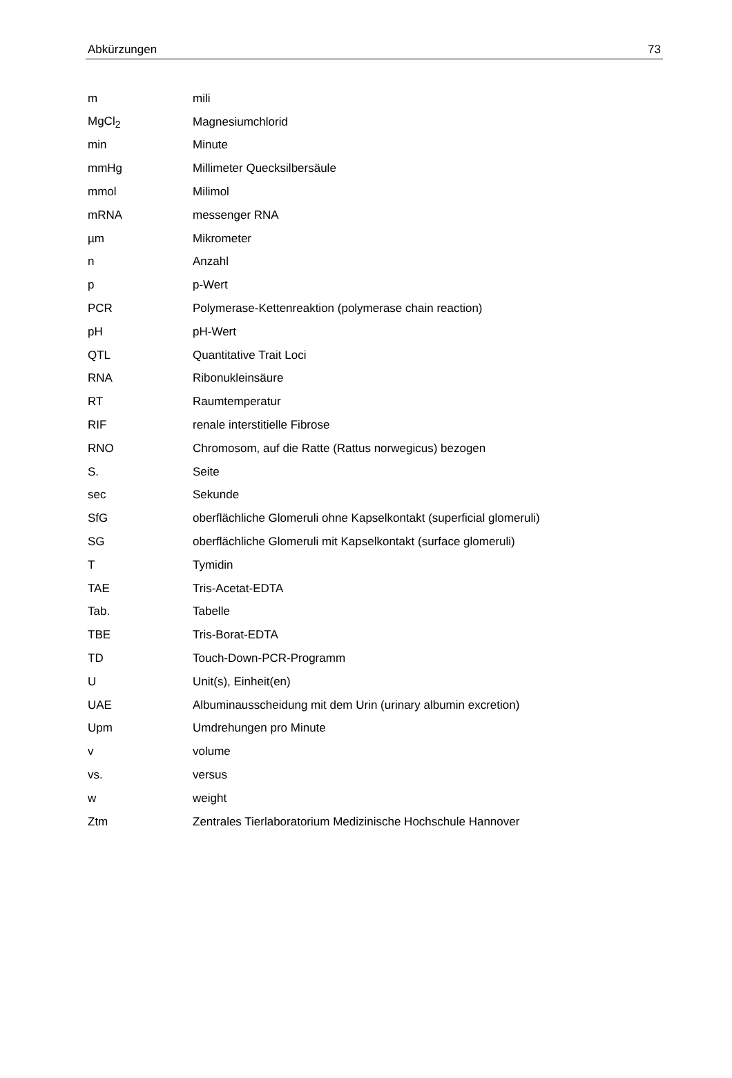Abkürzungen 73
| m | mili |
| MgCl<sub>2</sub> | Magnesiumchlorid |
| min | Minute |
| mmHg | Millimeter Quecksilbersäule |
| mmol | Milimol |
| mRNA | messenger RNA |
| µm | Mikrometer |
| n | Anzahl |
| p | p-Wert |
| PCR | Polymerase-Kettenreaktion (polymerase chain reaction) |
| pH | pH-Wert |
| QTL | Quantitative Trait Loci |
| RNA | Ribonukleinsäure |
| RT | Raumtemperatur |
| RIF | renale interstitielle Fibrose |
| RNO | Chromosom, auf die Ratte (Rattus norwegicus) bezogen |
| S. | Seite |
| sec | Sekunde |
| SfG | oberflächliche Glomeruli ohne Kapselkontakt (superficial glomeruli) |
| SG | oberflächliche Glomeruli mit Kapselkontakt (surface glomeruli) |
| T | Tymidin |
| TAE | Tris-Acetat-EDTA |
| Tab. | Tabelle |
| TBE | Tris-Borat-EDTA |
| TD | Touch-Down-PCR-Programm |
| U | Unit(s), Einheit(en) |
| UAE | Albuminausscheidung mit dem Urin (urinary albumin excretion) |
| Upm | Umdrehungen pro Minute |
| v | volume |
| vs. | versus |
| w | weight |
| Ztm | Zentrales Tierlaboratorium Medizinische Hochschule Hannover |